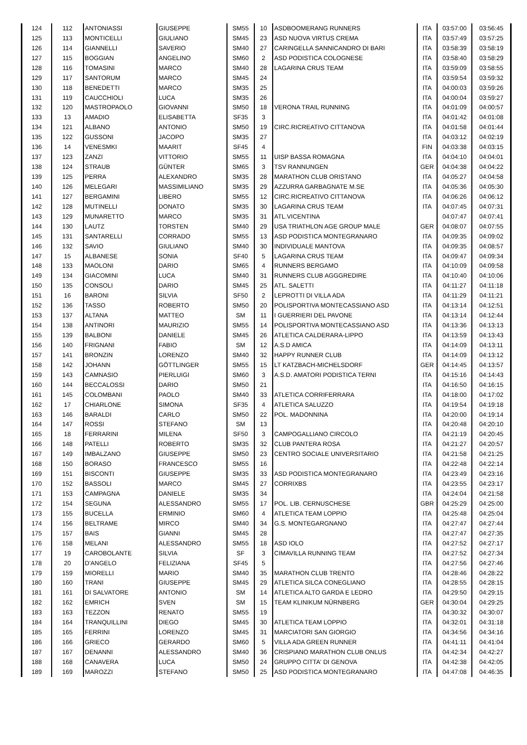| 124 | 112 | ANTONIASSI | GIUSEPPE | SM55 | 10 | ASDBOOMERANG RUNNERS | ITA | 03:57:00 | 03:56:45 |
| 125 | 113 | MONTICELLI | GIULIANO | SM45 | 23 | ASD NUOVA VIRTUS CREMA | ITA | 03:57:49 | 03:57:25 |
| 126 | 114 | GIANNELLI | SAVERIO | SM40 | 27 | CARINGELLA SANNICANDRO DI BARI | ITA | 03:58:39 | 03:58:19 |
| 127 | 115 | BOGGIAN | ANGELINO | SM60 | 2 | ASD PODISTICA COLOGNESE | ITA | 03:58:40 | 03:58:29 |
| 128 | 116 | TOMASINI | MARCO | SM40 | 28 | LAGARINA CRUS TEAM | ITA | 03:59:09 | 03:58:55 |
| 129 | 117 | SANTORUM | MARCO | SM45 | 24 | | ITA | 03:59:54 | 03:59:32 |
| 130 | 118 | BENEDETTI | MARCO | SM35 | 25 | | ITA | 04:00:03 | 03:59:26 |
| 131 | 119 | CAUCCHIOLI | LUCA | SM35 | 26 | | ITA | 04:00:04 | 03:59:27 |
| 132 | 120 | MASTROPAOLO | GIOVANNI | SM50 | 18 | VERONA TRAIL RUNNING | ITA | 04:01:09 | 04:00:57 |
| 133 | 13 | AMADIO | ELISABETTA | SF35 | 3 | | ITA | 04:01:42 | 04:01:08 |
| 134 | 121 | ALBANO | ANTONIO | SM50 | 19 | CIRC.RICREATIVO CITTANOVA | ITA | 04:01:58 | 04:01:44 |
| 135 | 122 | GUSSONI | JACOPO | SM35 | 27 | | ITA | 04:03:12 | 04:02:19 |
| 136 | 14 | VENESMKI | MAARIT | SF45 | 4 | | FIN | 04:03:38 | 04:03:15 |
| 137 | 123 | ZANZI | VITTORIO | SM55 | 11 | UISP BASSA ROMAGNA | ITA | 04:04:10 | 04:04:01 |
| 138 | 124 | STRAUB | GÜNTER | SM65 | 3 | TSV RANNUNGEN | GER | 04:04:38 | 04:04:22 |
| 139 | 125 | PERRA | ALEXANDRO | SM35 | 28 | MARATHON CLUB ORISTANO | ITA | 04:05:27 | 04:04:58 |
| 140 | 126 | MELEGARI | MASSIMILIANO | SM35 | 29 | AZZURRA GARBAGNATE M.SE | ITA | 04:05:36 | 04:05:30 |
| 141 | 127 | BERGAMINI | LIBERO | SM55 | 12 | CIRC.RICREATIVO CITTANOVA | ITA | 04:06:26 | 04:06:12 |
| 142 | 128 | MUTINELLI | DONATO | SM35 | 30 | LAGARINA CRUS TEAM | ITA | 04:07:45 | 04:07:31 |
| 143 | 129 | MUNARETTO | MARCO | SM35 | 31 | ATL.VICENTINA | | 04:07:47 | 04:07:41 |
| 144 | 130 | LAUTZ | TORSTEN | SM40 | 29 | USA TRIATHLON AGE GROUP MALE | GER | 04:08:07 | 04:07:55 |
| 145 | 131 | SANTARELLI | CORRADO | SM55 | 13 | ASD PODISTICA MONTEGRANARO | ITA | 04:09:35 | 04:09:02 |
| 146 | 132 | SAVIO | GIULIANO | SM40 | 30 | INDIVIDUALE MANTOVA | ITA | 04:09:35 | 04:08:57 |
| 147 | 15 | ALBANESE | SONIA | SF40 | 5 | LAGARINA CRUS TEAM | ITA | 04:09:47 | 04:09:34 |
| 148 | 133 | MAOLONI | DARIO | SM65 | 4 | RUNNERS BERGAMO | ITA | 04:10:09 | 04:09:58 |
| 149 | 134 | GIACOMINI | LUCA | SM40 | 31 | RUNNERS CLUB AGGGREDIRE | ITA | 04:10:40 | 04:10:06 |
| 150 | 135 | CONSOLI | DARIO | SM45 | 25 | ATL. SALETTI | ITA | 04:11:27 | 04:11:18 |
| 151 | 16 | BARONI | SILVIA | SF50 | 2 | LEPROTTI DI VILLA ADA | ITA | 04:11:29 | 04:11:21 |
| 152 | 136 | TASSO | ROBERTO | SM50 | 20 | POLISPORTIVA MONTECASSIANO ASD | ITA | 04:13:14 | 04:12:51 |
| 153 | 137 | ALTANA | MATTEO | SM | 11 | I GUERRIERI DEL PAVONE | ITA | 04:13:14 | 04:12:44 |
| 154 | 138 | ANTINORI | MAURIZIO | SM55 | 14 | POLISPORTIVA MONTECASSIANO ASD | ITA | 04:13:36 | 04:13:13 |
| 155 | 139 | BALBONI | DANIELE | SM45 | 26 | ATLETICA CALDERARA-LIPPO | ITA | 04:13:59 | 04:13:43 |
| 156 | 140 | FRIGNANI | FABIO | SM | 12 | A.S.D AMICA | ITA | 04:14:09 | 04:13:11 |
| 157 | 141 | BRONZIN | LORENZO | SM40 | 32 | HAPPY RUNNER CLUB | ITA | 04:14:09 | 04:13:12 |
| 158 | 142 | JOHANN | GÖTTLINGER | SM55 | 15 | LT KATZBACH-MICHELSDORF | GER | 04:14:45 | 04:13:57 |
| 159 | 143 | CAMNASIO | PIERLUIGI | SM60 | 3 | A.S.D. AMATORI PODISTICA TERNI | ITA | 04:15:16 | 04:14:43 |
| 160 | 144 | BECCALOSSI | DARIO | SM50 | 21 | | ITA | 04:16:50 | 04:16:15 |
| 161 | 145 | COLOMBANI | PAOLO | SM40 | 33 | ATLETICA CORRIFERRARA | ITA | 04:18:00 | 04:17:02 |
| 162 | 17 | CHIARLONE | SIMONA | SF35 | 4 | ATLETICA SALUZZO | ITA | 04:19:54 | 04:19:18 |
| 163 | 146 | BARALDI | CARLO | SM50 | 22 | POL. MADONNINA | ITA | 04:20:00 | 04:19:14 |
| 164 | 147 | ROSSI | STEFANO | SM | 13 | | ITA | 04:20:48 | 04:20:10 |
| 165 | 18 | FERRARINI | MILENA | SF50 | 3 | CAMPOGALLIANO CIRCOLO | ITA | 04:21:19 | 04:20:45 |
| 166 | 148 | PATELLI | ROBERTO | SM35 | 32 | CLUB PANTERA ROSA | ITA | 04:21:27 | 04:20:57 |
| 167 | 149 | IMBALZANO | GIUSEPPE | SM50 | 23 | CENTRO SOCIALE UNIVERSITARIO | ITA | 04:21:58 | 04:21:25 |
| 168 | 150 | BORASO | FRANCESCO | SM55 | 16 | | ITA | 04:22:48 | 04:22:14 |
| 169 | 151 | BISCONTI | GIUSEPPE | SM35 | 33 | ASD PODISTICA MONTEGRANARO | ITA | 04:23:49 | 04:23:16 |
| 170 | 152 | BASSOLI | MARCO | SM45 | 27 | CORRIXBS | ITA | 04:23:55 | 04:23:17 |
| 171 | 153 | CAMPAGNA | DANIELE | SM35 | 34 | | ITA | 04:24:04 | 04:21:58 |
| 172 | 154 | SEGUNA | ALESSANDRO | SM55 | 17 | POL. LIB. CERNUSCHESE | GBR | 04:25:29 | 04:25:00 |
| 173 | 155 | BUCELLA | ERMINIO | SM60 | 4 | ATLETICA TEAM LOPPIO | ITA | 04:25:48 | 04:25:04 |
| 174 | 156 | BELTRAME | MIRCO | SM40 | 34 | G.S. MONTEGARGNANO | ITA | 04:27:47 | 04:27:44 |
| 175 | 157 | BAIS | GIANNI | SM45 | 28 | | ITA | 04:27:47 | 04:27:35 |
| 176 | 158 | MELANI | ALESSANDRO | SM55 | 18 | ASD IOLO | ITA | 04:27:52 | 04:27:17 |
| 177 | 19 | CAROBOLANTE | SILVIA | SF | 3 | CIMAVILLA RUNNING TEAM | ITA | 04:27:52 | 04:27:34 |
| 178 | 20 | D'ANGELO | FELIZIANA | SF45 | 5 | | ITA | 04:27:56 | 04:27:46 |
| 179 | 159 | MIORELLI | MARIO | SM40 | 35 | MARATHON CLUB TRENTO | ITA | 04:28:46 | 04:28:22 |
| 180 | 160 | TRANI | GIUSEPPE | SM45 | 29 | ATLETICA SILCA CONEGLIANO | ITA | 04:28:55 | 04:28:15 |
| 181 | 161 | DI SALVATORE | ANTONIO | SM | 14 | ATLETICA ALTO GARDA E LEDRO | ITA | 04:29:50 | 04:29:15 |
| 182 | 162 | EMRICH | SVEN | SM | 15 | TEAM KLINIKUM NÜRNBERG | GER | 04:30:04 | 04:29:25 |
| 183 | 163 | TEZZON | RENATO | SM55 | 19 | | ITA | 04:30:32 | 04:30:07 |
| 184 | 164 | TRANQUILLINI | DIEGO | SM45 | 30 | ATLETICA TEAM LOPPIO | ITA | 04:32:01 | 04:31:18 |
| 185 | 165 | FERRINI | LORENZO | SM45 | 31 | MARCIATORI SAN GIORGIO | ITA | 04:34:56 | 04:34:16 |
| 186 | 166 | GRIECO | GERARDO | SM60 | 5 | VILLA ADA GREEN RUNNER | ITA | 04:41:11 | 04:41:04 |
| 187 | 167 | DENANNI | ALESSANDRO | SM40 | 36 | CRISPIANO MARATHON CLUB ONLUS | ITA | 04:42:34 | 04:42:27 |
| 188 | 168 | CANAVERA | LUCA | SM50 | 24 | GRUPPO CITTA' DI GENOVA | ITA | 04:42:38 | 04:42:05 |
| 189 | 169 | MAROZZI | STEFANO | SM50 | 25 | ASD PODISTICA MONTEGRANARO | ITA | 04:47:08 | 04:46:35 |